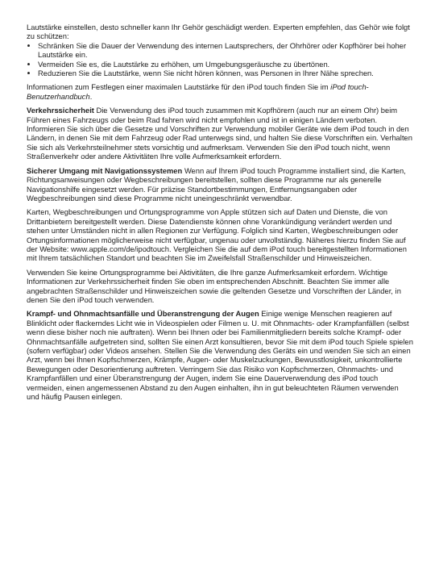Lautstärke einstellen, desto schneller kann Ihr Gehör geschädigt werden. Experten empfehlen, das Gehör wie folgt zu schützen:
Schränken Sie die Dauer der Verwendung des internen Lautsprechers, der Ohrhörer oder Kopfhörer bei hoher Lautstärke ein.
Vermeiden Sie es, die Lautstärke zu erhöhen, um Umgebungsgeräusche zu übertönen.
Reduzieren Sie die Lautstärke, wenn Sie nicht hören können, was Personen in Ihrer Nähe sprechen.
Informationen zum Festlegen einer maximalen Lautstärke für den iPod touch finden Sie im iPod touch-Benutzerhandbuch.
Verkehrssicherheit Die Verwendung des iPod touch zusammen mit Kopfhörern (auch nur an einem Ohr) beim Führen eines Fahrzeugs oder beim Rad fahren wird nicht empfohlen und ist in einigen Ländern verboten. Informieren Sie sich über die Gesetze und Vorschriften zur Verwendung mobiler Geräte wie dem iPod touch in den Ländern, in denen Sie mit dem Fahrzeug oder Rad unterwegs sind, und halten Sie diese Vorschriften ein. Verhalten Sie sich als Verkehrsteilnehmer stets vorsichtig und aufmerksam. Verwenden Sie den iPod touch nicht, wenn Straßenverkehr oder andere Aktivitäten Ihre volle Aufmerksamkeit erfordern.
Sicherer Umgang mit Navigationssystemen Wenn auf Ihrem iPod touch Programme installiert sind, die Karten, Richtungsanweisungen oder Wegbeschreibungen bereitstellen, sollten diese Programme nur als generelle Navigationshilfe eingesetzt werden. Für präzise Standortbestimmungen, Entfernungsangaben oder Wegbeschreibungen sind diese Programme nicht uneingeschränkt verwendbar.
Karten, Wegbeschreibungen und Ortungsprogramme von Apple stützen sich auf Daten und Dienste, die von Drittanbietern bereitgestellt werden. Diese Datendienste können ohne Vorankündigung verändert werden und stehen unter Umständen nicht in allen Regionen zur Verfügung. Folglich sind Karten, Wegbeschreibungen oder Ortungsinformationen möglicherweise nicht verfügbar, ungenau oder unvollständig. Näheres hierzu finden Sie auf der Website: www.apple.com/de/ipodtouch. Vergleichen Sie die auf dem iPod touch bereitgestellten Informationen mit Ihrem tatsächlichen Standort und beachten Sie im Zweifelsfall Straßenschilder und Hinweiszeichen.
Verwenden Sie keine Ortungsprogramme bei Aktivitäten, die Ihre ganze Aufmerksamkeit erfordern. Wichtige Informationen zur Verkehrssicherheit finden Sie oben im entsprechenden Abschnitt. Beachten Sie immer alle angebrachten Straßenschilder und Hinweiszeichen sowie die geltenden Gesetze und Vorschriften der Länder, in denen Sie den iPod touch verwenden.
Krampf- und Ohnmachtsanfälle und Überanstrengung der Augen Einige wenige Menschen reagieren auf Blinklicht oder flackerndes Licht wie in Videospielen oder Filmen u. U. mit Ohnmachts- oder Krampfanfällen (selbst wenn diese bisher noch nie auftraten). Wenn bei Ihnen oder bei Familienmitgliedern bereits solche Krampf- oder Ohnmachtsanfälle aufgetreten sind, sollten Sie einen Arzt konsultieren, bevor Sie mit dem iPod touch Spiele spielen (sofern verfügbar) oder Videos ansehen. Stellen Sie die Verwendung des Geräts ein und wenden Sie sich an einen Arzt, wenn bei Ihnen Kopfschmerzen, Krämpfe, Augen- oder Muskelzuckungen, Bewusstlosigkeit, unkontrollierte Bewegungen oder Desorientierung auftreten. Verringern Sie das Risiko von Kopfschmerzen, Ohnmachts- und Krampfanfällen und einer Überanstrengung der Augen, indem Sie eine Dauerverwendung des iPod touch vermeiden, einen angemessenen Abstand zu den Augen einhalten, ihn in gut beleuchteten Räumen verwenden und häufig Pausen einlegen.